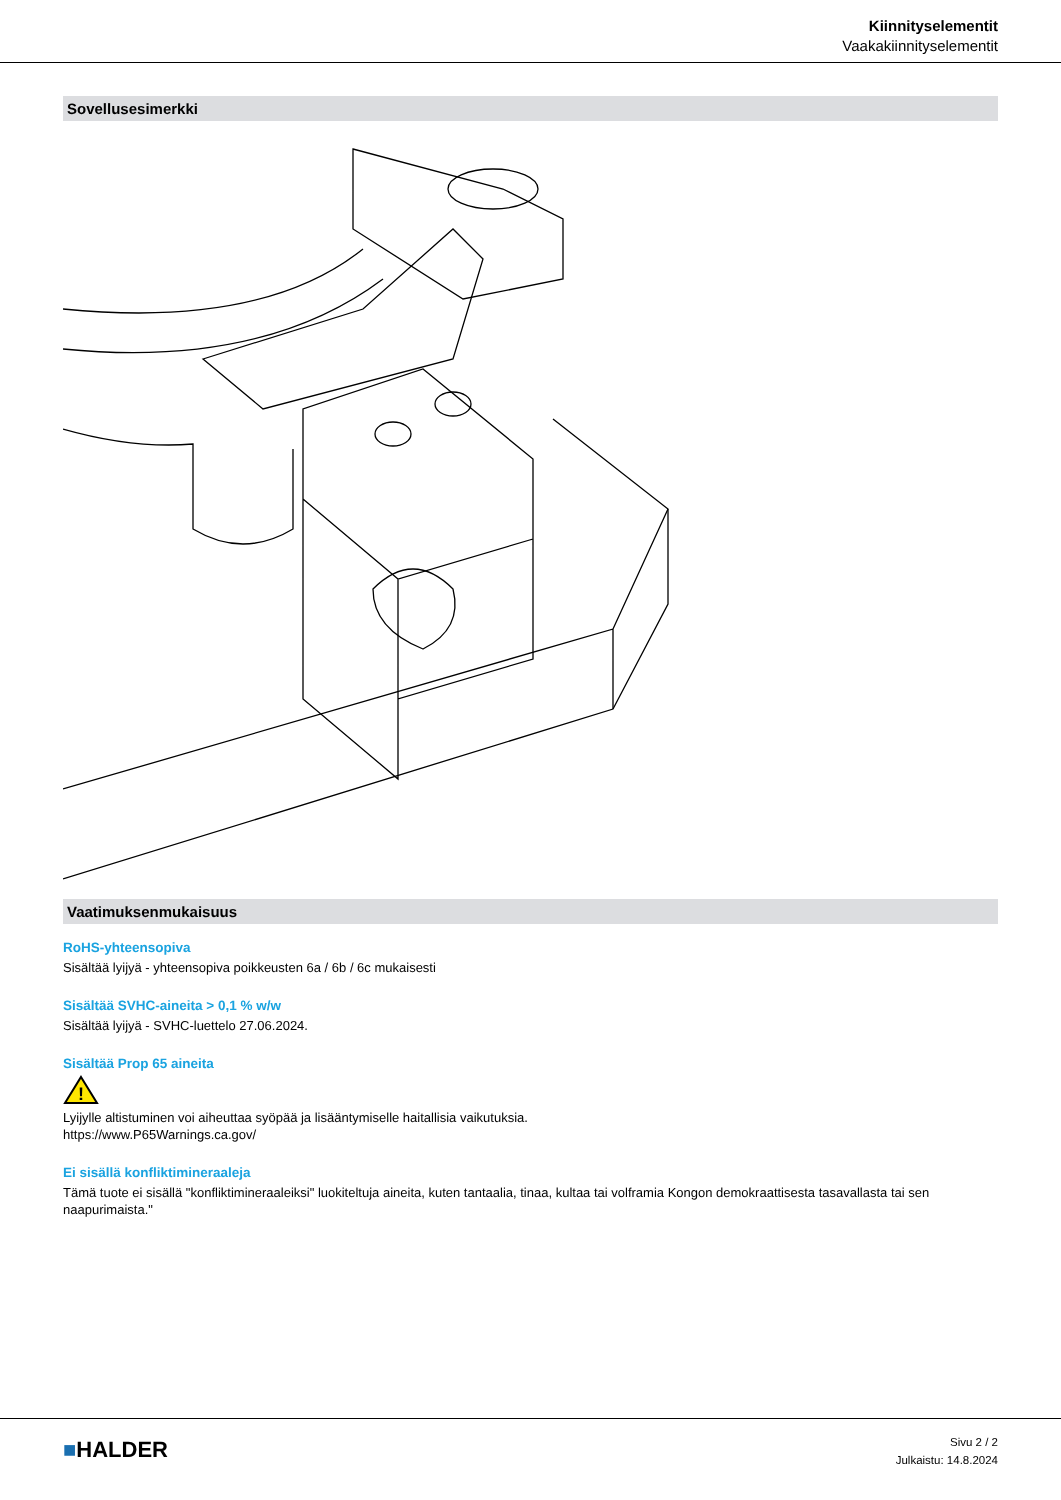Kiinnityselementit
Vaakakiinnityselementit
Sovellusesimerkki
Vaatimuksenmukaisuus
RoHS-yhteensopiva
Sisältää lyijyä - yhteensopiva poikkeusten 6a / 6b / 6c mukaisesti
Sisältää SVHC-aineita > 0,1 % w/w
Sisältää lyijyä - SVHC-luettelo 27.06.2024.
Sisältää Prop 65 aineita
!
Lyijylle altistuminen voi aiheuttaa syöpää ja lisääntymiselle haitallisia vaikutuksia.
https://www.P65Warnings.ca.gov/
Ei sisällä konfliktimineraaleja
Tämä tuote ei sisällä "konfliktimineraaleiksi" luokiteltuja aineita, kuten tantaalia, tinaa, kultaa tai volframia Kongon demokraattisesta tasavallasta tai sen naapurimaista."
■HALDER
Sivu 2 / 2
Julkaistu: 14.8.2024